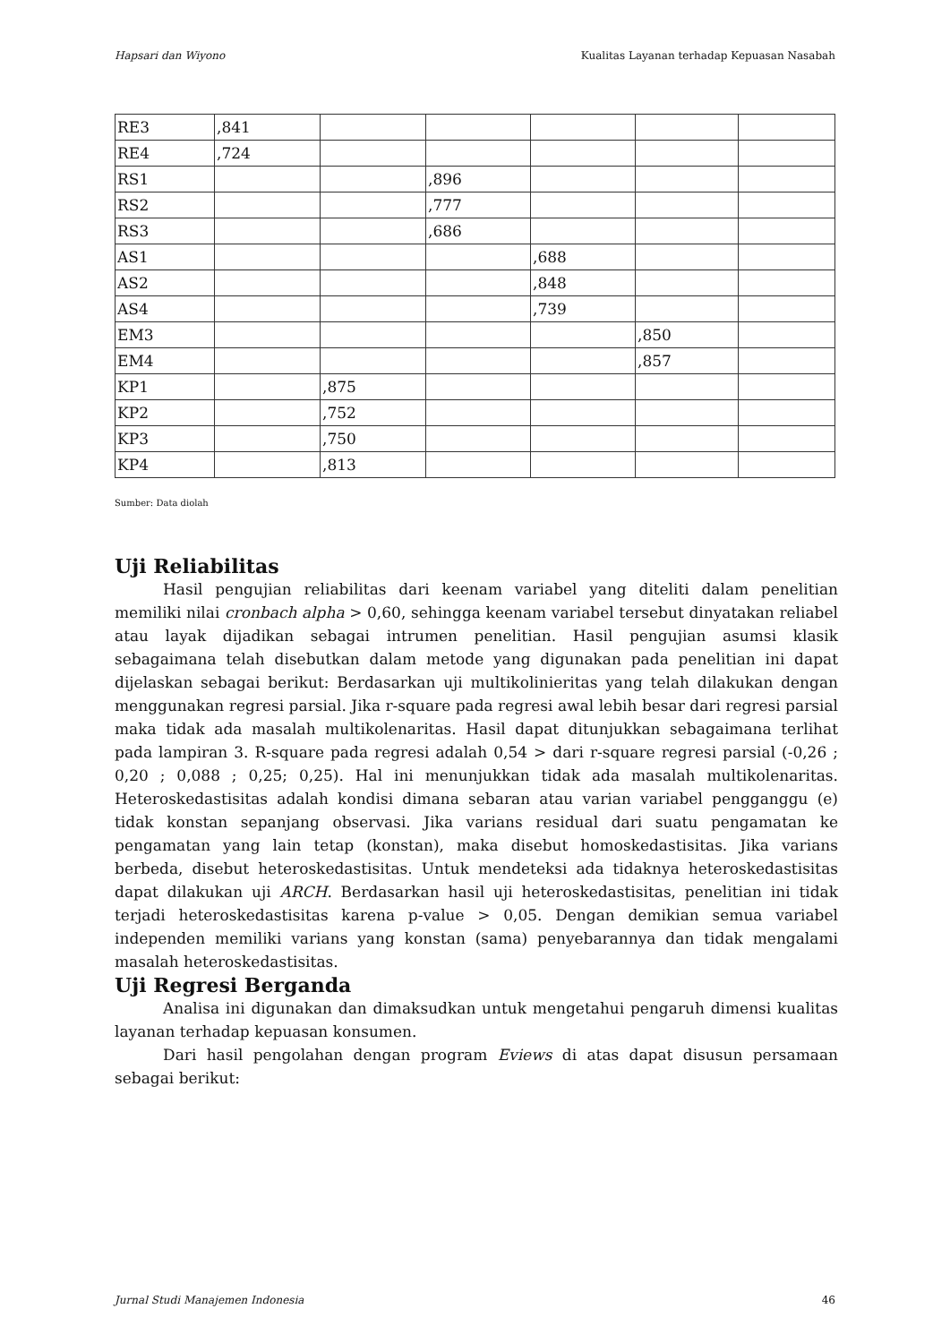Hapsari dan Wiyono Kualitas Layanan terhadap Kepuasan Nasabah
| RE3 | ,841 | | | | | |
| RE4 | ,724 | | | | | |
| RS1 | | | ,896 | | | |
| RS2 | | | ,777 | | | |
| RS3 | | | ,686 | | | |
| AS1 | | | | ,688 | | |
| AS2 | | | | ,848 | | |
| AS4 | | | | ,739 | | |
| EM3 | | | | | ,850 | |
| EM4 | | | | | ,857 | |
| KP1 | | ,875 | | | | |
| KP2 | | ,752 | | | | |
| KP3 | | ,750 | | | | |
| KP4 | | ,813 | | | | |
Sumber: Data diolah
Uji Reliabilitas
Hasil pengujian reliabilitas dari keenam variabel yang diteliti dalam penelitian memiliki nilai cronbach alpha > 0,60, sehingga keenam variabel tersebut dinyatakan reliabel atau layak dijadikan sebagai intrumen penelitian. Hasil pengujian asumsi klasik sebagaimana telah disebutkan dalam metode yang digunakan pada penelitian ini dapat dijelaskan sebagai berikut: Berdasarkan uji multikolinieritas yang telah dilakukan dengan menggunakan regresi parsial. Jika r-square pada regresi awal lebih besar dari regresi parsial maka tidak ada masalah multikolenaritas. Hasil dapat ditunjukkan sebagaimana terlihat pada lampiran 3. R-square pada regresi adalah 0,54 > dari r-square regresi parsial (-0,26 ; 0,20 ; 0,088 ; 0,25; 0,25). Hal ini menunjukkan tidak ada masalah multikolenaritas. Heteroskedastisitas adalah kondisi dimana sebaran atau varian variabel pengganggu (e) tidak konstan sepanjang observasi. Jika varians residual dari suatu pengamatan ke pengamatan yang lain tetap (konstan), maka disebut homoskedastisitas. Jika varians berbeda, disebut heteroskedastisitas. Untuk mendeteksi ada tidaknya heteroskedastisitas dapat dilakukan uji ARCH. Berdasarkan hasil uji heteroskedastisitas, penelitian ini tidak terjadi heteroskedastisitas karena p-value > 0,05. Dengan demikian semua variabel independen memiliki varians yang konstan (sama) penyebarannya dan tidak mengalami masalah heteroskedastisitas.
Uji Regresi Berganda
Analisa ini digunakan dan dimaksudkan untuk mengetahui pengaruh dimensi kualitas layanan terhadap kepuasan konsumen.
Dari hasil pengolahan dengan program Eviews di atas dapat disusun persamaan sebagai berikut:
Jurnal Studi Manajemen Indonesia 46